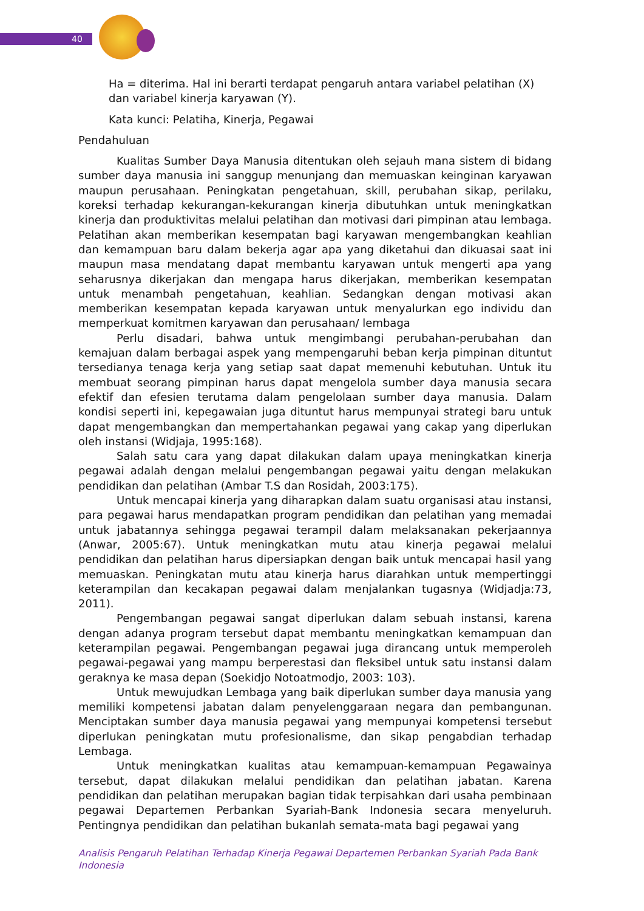40
Ha = diterima. Hal ini berarti terdapat pengaruh antara variabel pelatihan (X) dan variabel kinerja karyawan (Y).
Kata kunci: Pelatiha, Kinerja, Pegawai
Pendahuluan
Kualitas Sumber Daya Manusia ditentukan oleh sejauh mana sistem di bidang sumber daya manusia ini sanggup menunjang dan memuaskan keinginan karyawan maupun perusahaan. Peningkatan pengetahuan, skill, perubahan sikap, perilaku, koreksi terhadap kekurangan-kekurangan kinerja dibutuhkan untuk meningkatkan kinerja dan produktivitas melalui pelatihan dan motivasi dari pimpinan atau lembaga. Pelatihan akan memberikan kesempatan bagi karyawan mengembangkan keahlian dan kemampuan baru dalam bekerja agar apa yang diketahui dan dikuasai saat ini maupun masa mendatang dapat membantu karyawan untuk mengerti apa yang seharusnya dikerjakan dan mengapa harus dikerjakan, memberikan kesempatan untuk menambah pengetahuan, keahlian. Sedangkan dengan motivasi akan memberikan kesempatan kepada karyawan untuk menyalurkan ego individu dan memperkuat komitmen karyawan dan perusahaan/ lembaga
Perlu disadari, bahwa untuk mengimbangi perubahan-perubahan dan kemajuan dalam berbagai aspek yang mempengaruhi beban kerja pimpinan dituntut tersedianya tenaga kerja yang setiap saat dapat memenuhi kebutuhan. Untuk itu membuat seorang pimpinan harus dapat mengelola sumber daya manusia secara efektif dan efesien terutama dalam pengelolaan sumber daya manusia. Dalam kondisi seperti ini, kepegawaian juga dituntut harus mempunyai strategi baru untuk dapat mengembangkan dan mempertahankan pegawai yang cakap yang diperlukan oleh instansi (Widjaja, 1995:168).
Salah satu cara yang dapat dilakukan dalam upaya meningkatkan kinerja pegawai adalah dengan melalui pengembangan pegawai yaitu dengan melakukan pendidikan dan pelatihan (Ambar T.S dan Rosidah, 2003:175).
Untuk mencapai kinerja yang diharapkan dalam suatu organisasi atau instansi, para pegawai harus mendapatkan program pendidikan dan pelatihan yang memadai untuk jabatannya sehingga pegawai terampil dalam melaksanakan pekerjaannya (Anwar, 2005:67). Untuk meningkatkan mutu atau kinerja pegawai melalui pendidikan dan pelatihan harus dipersiapkan dengan baik untuk mencapai hasil yang memuaskan. Peningkatan mutu atau kinerja harus diarahkan untuk mempertinggi keterampilan dan kecakapan pegawai dalam menjalankan tugasnya (Widjadja:73, 2011).
Pengembangan pegawai sangat diperlukan dalam sebuah instansi, karena dengan adanya program tersebut dapat membantu meningkatkan kemampuan dan keterampilan pegawai. Pengembangan pegawai juga dirancang untuk memperoleh pegawai-pegawai yang mampu berperestasi dan fleksibel untuk satu instansi dalam geraknya ke masa depan (Soekidjo Notoatmodjo, 2003: 103).
Untuk mewujudkan Lembaga yang baik diperlukan sumber daya manusia yang memiliki kompetensi jabatan dalam penyelenggaraan negara dan pembangunan. Menciptakan sumber daya manusia pegawai yang mempunyai kompetensi tersebut diperlukan peningkatan mutu profesionalisme, dan sikap pengabdian terhadap Lembaga.
Untuk meningkatkan kualitas atau kemampuan-kemampuan Pegawainya tersebut, dapat dilakukan melalui pendidikan dan pelatihan jabatan. Karena pendidikan dan pelatihan merupakan bagian tidak terpisahkan dari usaha pembinaan pegawai Departemen Perbankan Syariah-Bank Indonesia secara menyeluruh. Pentingnya pendidikan dan pelatihan bukanlah semata-mata bagi pegawai yang
Analisis Pengaruh Pelatihan Terhadap Kinerja Pegawai Departemen Perbankan Syariah Pada Bank Indonesia